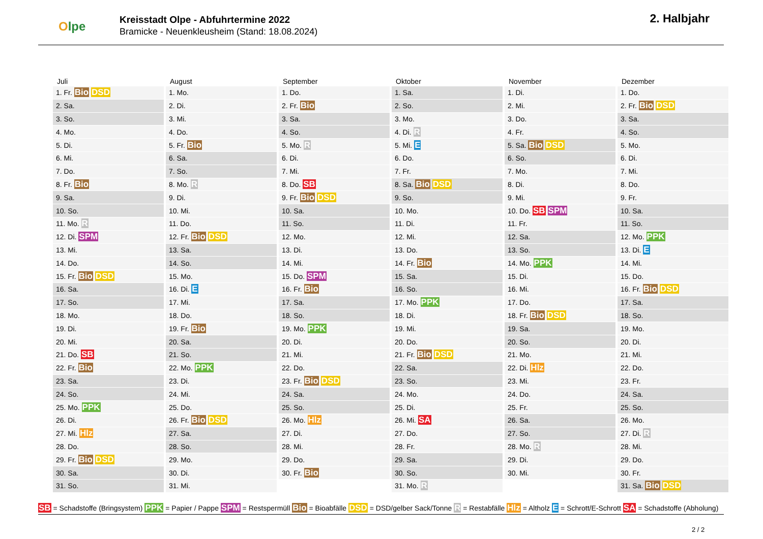Olpe
Kreisstadt Olpe - Abfuhrtermine 2022
Bramicke - Neuenkleusheim (Stand: 18.08.2024)
2. Halbjahr
| Juli | August | September | Oktober | November | Dezember |
| --- | --- | --- | --- | --- | --- |
| 1. Fr. Bio DSD | 1. Mo. | 1. Do. | 1. Sa. | 1. Di. | 1. Do. |
| 2. Sa. | 2. Di. | 2. Fr. Bio | 2. So. | 2. Mi. | 2. Fr. Bio DSD |
| 3. So. | 3. Mi. | 3. Sa. | 3. Mo. | 3. Do. | 3. Sa. |
| 4. Mo. | 4. Do. | 4. So. | 4. Di. R | 4. Fr. | 4. So. |
| 5. Di. | 5. Fr. Bio | 5. Mo. R | 5. Mi. E | 5. Sa. Bio DSD | 5. Mo. |
| 6. Mi. | 6. Sa. | 6. Di. | 6. Do. | 6. So. | 6. Di. |
| 7. Do. | 7. So. | 7. Mi. | 7. Fr. | 7. Mo. | 7. Mi. |
| 8. Fr. Bio | 8. Mo. R | 8. Do. SB | 8. Sa. Bio DSD | 8. Di. | 8. Do. |
| 9. Sa. | 9. Di. | 9. Fr. Bio DSD | 9. So. | 9. Mi. | 9. Fr. |
| 10. So. | 10. Mi. | 10. Sa. | 10. Mo. | 10. Do. SB SPM | 10. Sa. |
| 11. Mo. R | 11. Do. | 11. So. | 11. Di. | 11. Fr. | 11. So. |
| 12. Di. SPM | 12. Fr. Bio DSD | 12. Mo. | 12. Mi. | 12. Sa. | 12. Mo. PPK |
| 13. Mi. | 13. Sa. | 13. Di. | 13. Do. | 13. So. | 13. Di. E |
| 14. Do. | 14. So. | 14. Mi. | 14. Fr. Bio | 14. Mo. PPK | 14. Mi. |
| 15. Fr. Bio DSD | 15. Mo. | 15. Do. SPM | 15. Sa. | 15. Di. | 15. Do. |
| 16. Sa. | 16. Di. E | 16. Fr. Bio | 16. So. | 16. Mi. | 16. Fr. Bio DSD |
| 17. So. | 17. Mi. | 17. Sa. | 17. Mo. PPK | 17. Do. | 17. Sa. |
| 18. Mo. | 18. Do. | 18. So. | 18. Di. | 18. Fr. Bio DSD | 18. So. |
| 19. Di. | 19. Fr. Bio | 19. Mo. PPK | 19. Mi. | 19. Sa. | 19. Mo. |
| 20. Mi. | 20. Sa. | 20. Di. | 20. Do. | 20. So. | 20. Di. |
| 21. Do. SB | 21. So. | 21. Mi. | 21. Fr. Bio DSD | 21. Mo. | 21. Mi. |
| 22. Fr. Bio | 22. Mo. PPK | 22. Do. | 22. Sa. | 22. Di. Hlz | 22. Do. |
| 23. Sa. | 23. Di. | 23. Fr. Bio DSD | 23. So. | 23. Mi. | 23. Fr. |
| 24. So. | 24. Mi. | 24. Sa. | 24. Mo. | 24. Do. | 24. Sa. |
| 25. Mo. PPK | 25. Do. | 25. So. | 25. Di. | 25. Fr. | 25. So. |
| 26. Di. | 26. Fr. Bio DSD | 26. Mo. Hlz | 26. Mi. SA | 26. Sa. | 26. Mo. |
| 27. Mi. Hlz | 27. Sa. | 27. Di. | 27. Do. | 27. So. | 27. Di. R |
| 28. Do. | 28. So. | 28. Mi. | 28. Fr. | 28. Mo. R | 28. Mi. |
| 29. Fr. Bio DSD | 29. Mo. | 29. Do. | 29. Sa. | 29. Di. | 29. Do. |
| 30. Sa. | 30. Di. | 30. Fr. Bio | 30. So. | 30. Mi. | 30. Fr. |
| 31. So. | 31. Mi. | | 31. Mo. R | | 31. Sa. Bio DSD |
SB = Schadstoffe (Bringsystem) PPK = Papier / Pappe SPM = Restspermüll Bio = Bioabfälle DSD = DSD/gelber Sack/Tonne R = Restabfälle Hlz = Altholz E = Schrott/E-Schrott SA = Schadstoffe (Abholung)
2 / 2